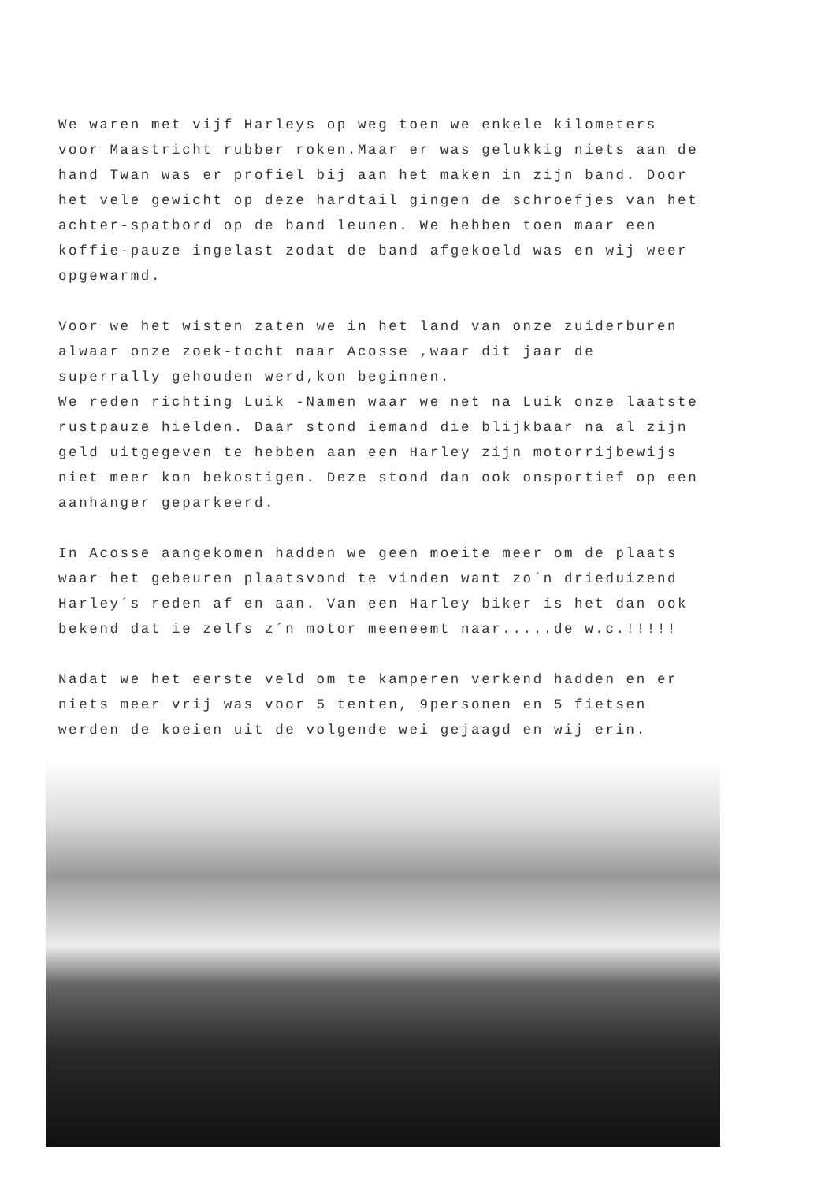We waren met vijf Harleys op weg toen we enkele kilometers voor Maastricht rubber roken.Maar er was gelukkig niets aan de hand Twan was er profiel bij aan het maken in zijn band. Door het vele gewicht op deze hardtail gingen de schroefjes van het achter-spatbord op de band leunen. We hebben toen maar een koffie-pauze ingelast zodat de band afgekoeld was en wij weer opgewarmd.
Voor we het wisten zaten we in het land van onze zuiderburen alwaar onze zoek-tocht naar Acosse ,waar dit jaar de superrally gehouden werd,kon beginnen.
We reden richting Luik -Namen waar we net na Luik onze laatste rustpauze hielden. Daar stond iemand die blijkbaar na al zijn geld uitgegeven te hebben aan een Harley zijn motorrijbewijs niet meer kon bekostigen. Deze stond dan ook onsportief op een aanhanger geparkeerd.
In Acosse aangekomen hadden we geen moeite meer om de plaats waar het gebeuren plaatsvond te vinden want zo´n drieduizend Harley´s reden af en aan. Van een Harley biker is het dan ook bekend dat ie zelfs z´n motor meeneemt naar.....de w.c.!!!!!
Nadat we het eerste veld om te kamperen verkend hadden en er niets meer vrij was voor 5 tenten, 9personen en 5 fietsen werden de koeien uit de volgende wei gejaagd en wij erin.